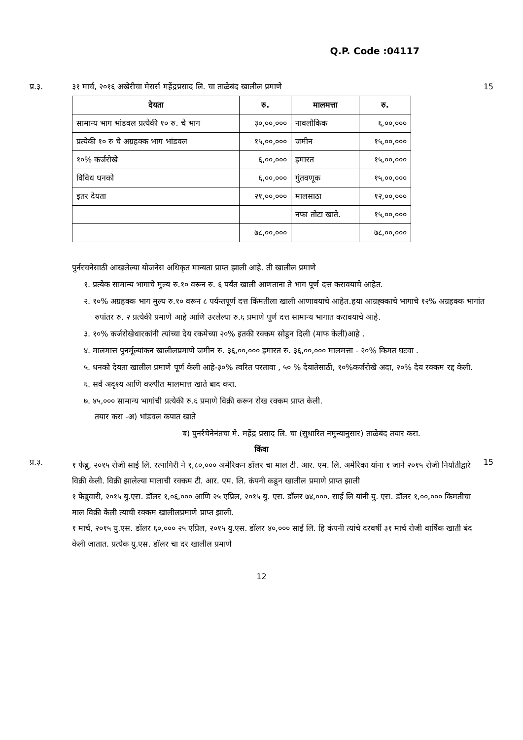Q.P. Code :04117
प्र.३. ३१ मार्च, २०१६ अखेरीचा मेसर्स महेंद्रप्रसाद लि. चा ताळेबंद खालील प्रमाणे
15
| देयता | रु. | मालमत्ता | रु. |
| --- | --- | --- | --- |
| सामान्य भाग भांडवल प्रत्येकी १० रु. चे भाग | ३०,००,००० | नावलौकिक | ६,००,००० |
| प्रत्येकी १० रु चे अग्रहक्क भाग भांडवल | १५,००,००० | जमीन | १५,००,००० |
| १०% कर्जरोखे | ६,००,००० | इमारत | १५,००,००० |
| विविध धनको | ६,००,००० | गुंतवणूक | १५,००,००० |
| इतर देयता | २१,००,००० | मालसाठा | १२,००,००० |
| | | नफा तोटा खाते. | १५,००,००० |
| | ७८,००,००० | | ७८,००,००० |
पुर्नरचनेसाठी आखलेल्या योजनेस अधिकृत मान्यता प्राप्त झाली आहे. ती खालील प्रमाणे
१. प्रत्येक सामान्य भागाचे मुल्य रु.१० वरून रु. ६ पर्यंत खाली आणताना ते भाग पूर्ण दत्त करावयाचे आहेत.
२. १०% अग्रहक्क भाग मुल्य रु.१० वरून ८ पर्यन्तपूर्ण दत्त किंमतीला खाली आणावयाचे आहेत.हया आग्रह्क्काचे भागाचे १२% अग्रहक्क भागांत रुपांतर रु. २ प्रत्येकी प्रमाणे आहे आणि उरलेल्या रु.६ प्रमाणे पूर्ण दत्त सामान्य भागात करावयाचे आहे.
३. १०% कर्जरोखेधारकांनी त्यांच्या देय रकमेच्या २०% इतकी रक्कम सोडून दिली (माफ केली)आहे .
४. मालमात्त पुनर्मूल्यांकन खालीलप्रमाणे जमीन रु. ३६,००,००० इमारत रु. ३६,००,००० मालमत्ता - २०% किमत घटवा .
५. धनको देयता खालील प्रमाणे पूर्ण केली आहे-३०% त्वरित परतावा , ५० % देयातेसाठी, १०%कर्जरोखे अदा, २०% देय रक्कम रद्द केली.
६. सर्व अदृश्य आणि कल्पीत मालमात्त खाते बाद करा.
७. ४५,००० सामान्य भागांची प्रत्येकी रु.६ प्रमाणे विक्री करून रोख रक्कम प्राप्त केली.
तयार करा -अ) भांडवल कपात खाते
ब) पुनर्रचेनेनंतचा मे. महेंद्र प्रसाद लि. चा (सुधारित नमुन्यानुसार) ताळेबंद तयार करा.
किंवा
प्र.३.
१ फेब्रु, २०१५ रोजी साई लि. रत्नागिरी ने १,८०,००० अमेरिकन डॉलर चा माल टी. आर. एम. लि. अमेरिका यांना १ जाने २०१५ रोजी निर्यातीद्वारे विक्री केली. विक्री झालेल्या मालाची रक्कम टी. आर. एम. लि. कंपनी कडून खालील प्रमाणे प्राप्त झाली
१ फेब्रुवारी, २०१५ यु.एस. डॉलर १,०६,००० आणि २५ एप्रिल, २०१५ यु. एस. डॉलर ७४,०००. साई लि यांनी यु. एस. डॉलर १,००,००० किमतीचा माल विक्री केली त्याची रक्कम खालीलप्रमाणे प्राप्त झाली.
१ मार्च, २०१५ यु.एस. डॉलर ६०,००० २५ एप्रिल, २०१५ यु.एस. डॉलर ४०,००० साई लि. हि कंपनी त्यांचे दरवर्षी ३१ मार्च रोजी वार्षिक खाती बंद केली जातात. प्रत्येक यु.एस. डॉलर चा दर खालील प्रमाणे
15
12